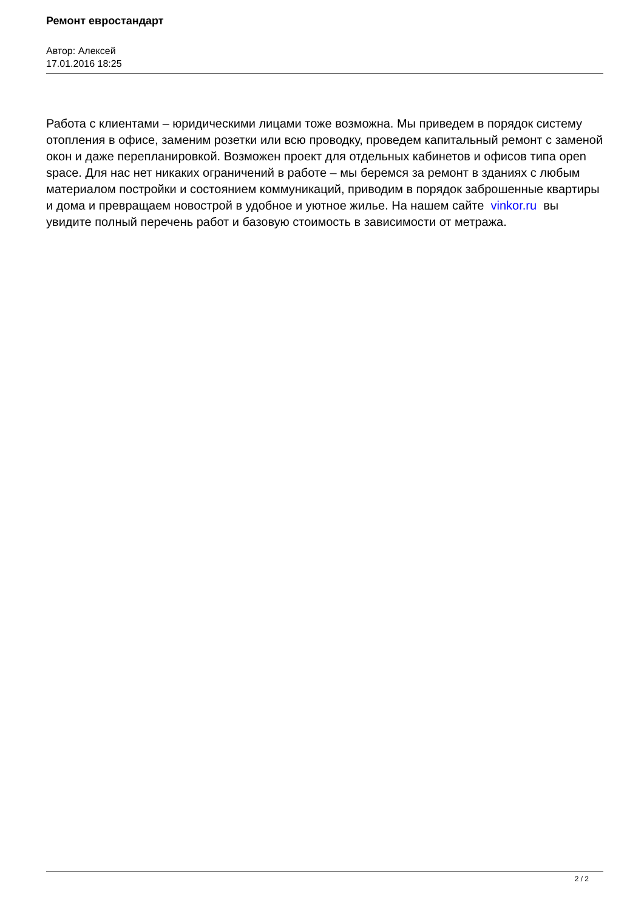Ремонт евростандарт
Автор: Алексей
17.01.2016 18:25
Работа с клиентами – юридическими лицами тоже возможна. Мы приведем в порядок систему отопления в офисе, заменим розетки или всю проводку, проведем капитальный ремонт с заменой окон и даже перепланировкой. Возможен проект для отдельных кабинетов и офисов типа open space. Для нас нет никаких ограничений в работе – мы беремся за ремонт в зданиях с любым материалом постройки и состоянием коммуникаций, приводим в порядок заброшенные квартиры и дома и превращаем новострой в удобное и уютное жилье. На нашем сайте vinkor.ru вы увидите полный перечень работ и базовую стоимость в зависимости от метража.
2 / 2